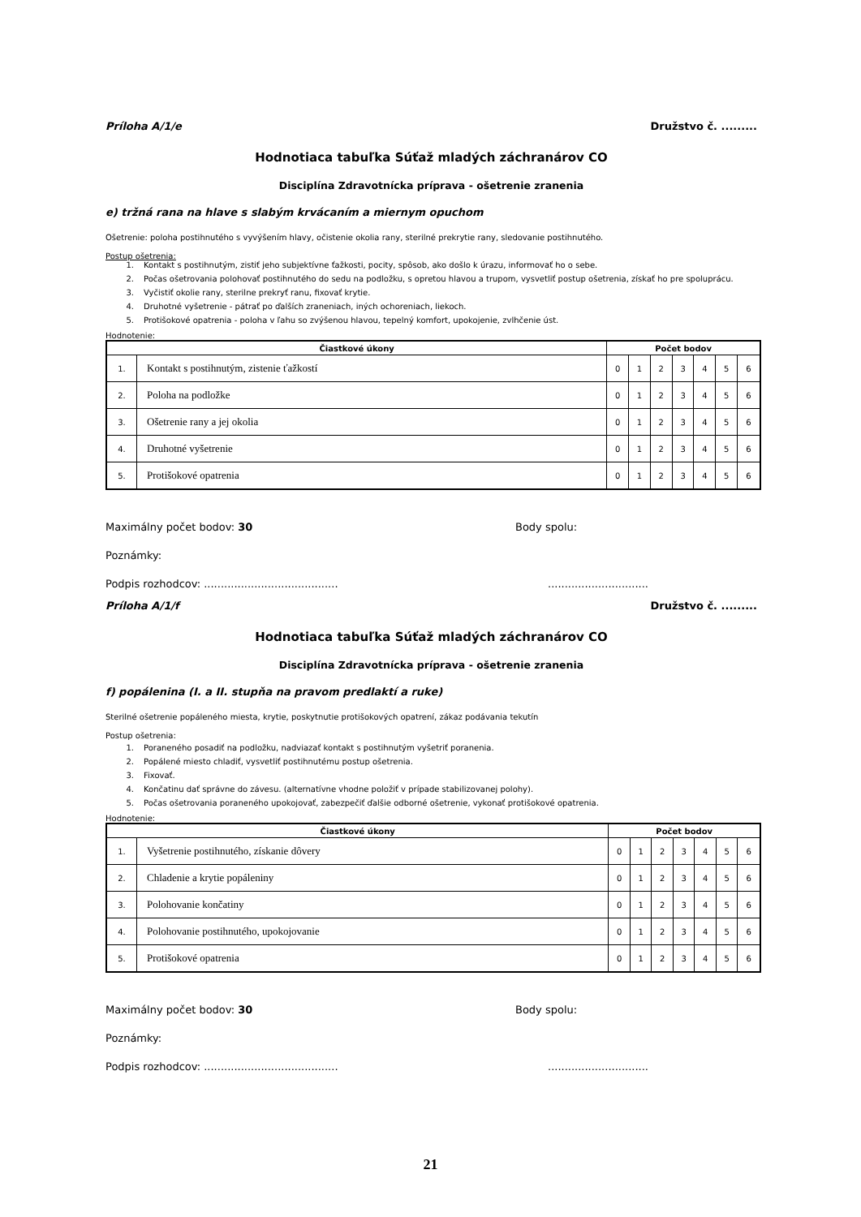Príloha A/1/e Družstvo č. .........
Hodnotiaca tabuľka Súťaž mladých záchranárov CO
Disciplína Zdravotnícka príprava - ošetrenie zranenia
e) tržná rana na hlave s slabým krvácaním a miernym opuchom
Ošetrenie: poloha postihnutého s vyvýšením hlavy, očistenie okolia rany, sterilné prekrytie rany, sledovanie postihnutého.
Postup ošetrenia:
1. Kontakt s postihnutým, zistiť jeho subjektívne ťažkosti, pocity, spôsob, ako došlo k úrazu, informovať ho o sebe.
2. Počas ošetrovania polohovať postihnutého do sedu na podložku, s opretou hlavou a trupom, vysvetliť postup ošetrenia, získať ho pre spoluprácu.
3. Vyčistiť okolie rany, sterilne prekryť ranu, fixovať krytie.
4. Druhotné vyšetrenie - pátrať po ďalších zraneniach, iných ochoreniach, liekoch.
5. Protišokové opatrenia - poloha v ľahu so zvýšenou hlavou, tepelný komfort, upokojenie, zvlhčenie úst.
Hodnotenie:
| Čiastkové úkony | | Počet bodov | | | | | | |
| --- | --- | --- | --- | --- | --- | --- | --- | --- |
| 1. | Kontakt s postihnutým, zistenie ťažkostí | 0 | 1 | 2 | 3 | 4 | 5 | 6 |
| 2. | Poloha na podložke | 0 | 1 | 2 | 3 | 4 | 5 | 6 |
| 3. | Ošetrenie rany a jej okolia | 0 | 1 | 2 | 3 | 4 | 5 | 6 |
| 4. | Druhotné vyšetrenie | 0 | 1 | 2 | 3 | 4 | 5 | 6 |
| 5. | Protišokové opatrenia | 0 | 1 | 2 | 3 | 4 | 5 | 6 |
Maximálny počet bodov: 30 Body spolu:
Poznámky:
Podpis rozhodcov: ......................................................................
Príloha A/1/f Družstvo č. .........
Hodnotiaca tabuľka Súťaž mladých záchranárov CO
Disciplína Zdravotnícka príprava - ošetrenie zranenia
f) popálenina (I. a II. stupňa na pravom predlaktí a ruke)
Sterilné ošetrenie popáleného miesta, krytie, poskytnutie protišokových opatrení, zákaz podávania tekutín
Postup ošetrenia:
1. Poraneného posadiť na podložku, nadviazať kontakt s postihnutým vyšetriť poranenia.
2. Popálené miesto chladiť, vysvetliť postihnutému postup ošetrenia.
3. Fixovať.
4. Končatinu dať správne do závesu. (alternatívne vhodne položiť v prípade stabilizovanej polohy).
5. Počas ošetrovania poraneného upokojovať, zabezpečiť ďalšie odborné ošetrenie, vykonať protišokové opatrenia.
Hodnotenie:
| Čiastkové úkony | | Počet bodov | | | | | | |
| --- | --- | --- | --- | --- | --- | --- | --- | --- |
| 1. | Vyšetrenie postihnutého, získanie dôvery | 0 | 1 | 2 | 3 | 4 | 5 | 6 |
| 2. | Chladenie a krytie popáleniny | 0 | 1 | 2 | 3 | 4 | 5 | 6 |
| 3. | Polohovanie končatiny | 0 | 1 | 2 | 3 | 4 | 5 | 6 |
| 4. | Polohovanie postihnutého, upokojovanie | 0 | 1 | 2 | 3 | 4 | 5 | 6 |
| 5. | Protišokové opatrenia | 0 | 1 | 2 | 3 | 4 | 5 | 6 |
Maximálny počet bodov: 30 Body spolu:
Poznámky:
Podpis rozhodcov: ......................................................................
21